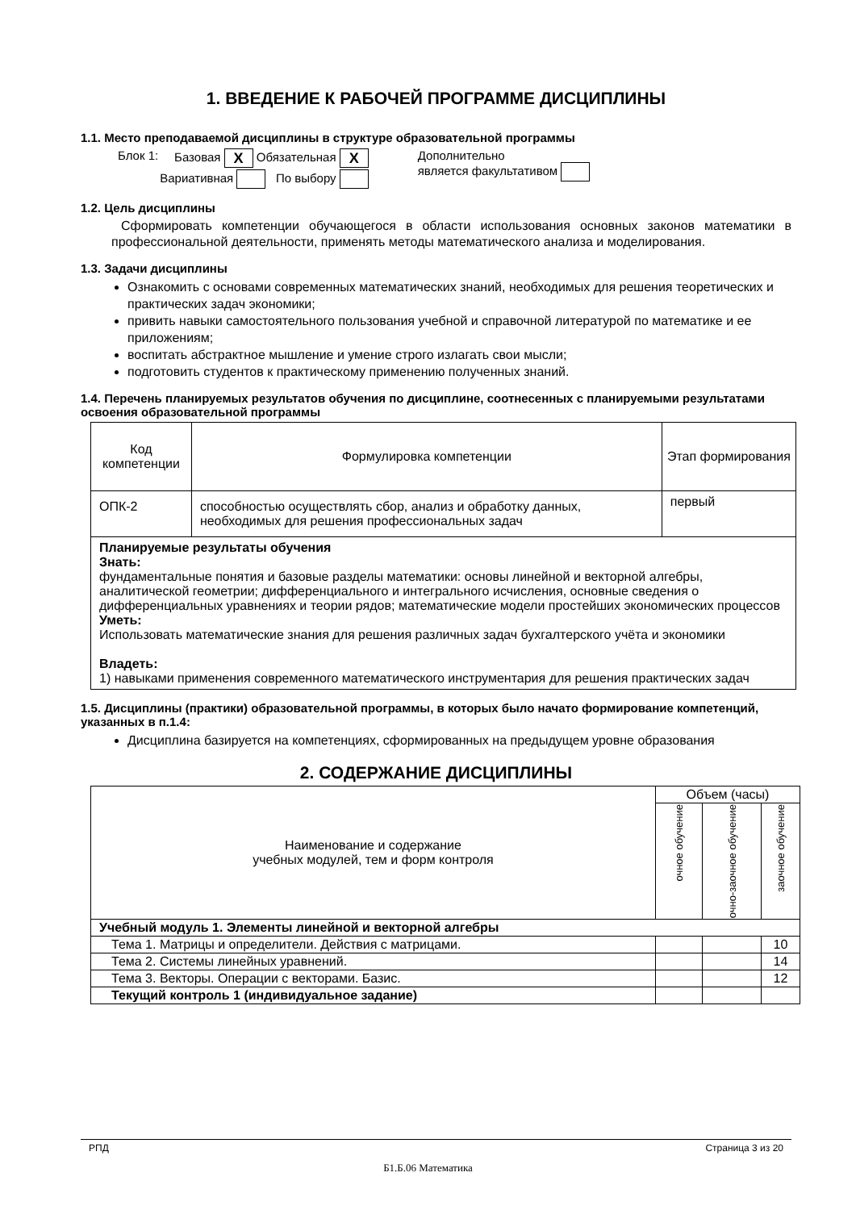1. ВВЕДЕНИЕ К РАБОЧЕЙ ПРОГРАММЕ ДИСЦИПЛИНЫ
1.1. Место преподаваемой дисциплины в структуре образовательной программы
| Блок 1: | Базовая X Обязательная X | Дополнительно является факультативом |
| | Вариативная По выбору | |
1.2. Цель дисциплины
Сформировать компетенции обучающегося в области использования основных законов математики в профессиональной деятельности, применять методы математического анализа и моделирования.
1.3. Задачи дисциплины
Ознакомить с основами современных математических знаний, необходимых для решения теоретических и практических задач экономики;
привить навыки самостоятельного пользования учебной и справочной литературой по математике и ее приложениям;
воспитать абстрактное мышление и умение строго излагать свои мысли;
подготовить студентов к практическому применению полученных знаний.
1.4. Перечень планируемых результатов обучения по дисциплине, соотнесенных с планируемыми результатами освоения образовательной программы
| Код компетенции | Формулировка компетенции | Этап формирования |
| --- | --- | --- |
| ОПК-2 | способностью осуществлять сбор, анализ и обработку данных, необходимых для решения профессиональных задач | первый |
| Планируемые результаты обучения Знать: фундаментальные понятия и базовые разделы математики: основы линейной и векторной алгебры, аналитической геометрии; дифференциального и интегрального исчисления, основные сведения о дифференциальных уравнениях и теории рядов; математические модели простейших экономических процессов Уметь: Использовать математические знания для решения различных задач бухгалтерского учёта и экономики Владеть: 1) навыками применения современного математического инструментария для решения практических задач | | |
1.5. Дисциплины (практики) образовательной программы, в которых было начато формирование компетенций, указанных в п.1.4:
Дисциплина базируется на компетенциях, сформированных на предыдущем уровне образования
2. СОДЕРЖАНИЕ ДИСЦИПЛИНЫ
| Наименование и содержание учебных модулей, тем и форм контроля | Объем (часы) | | |
| --- | --- | --- | --- |
| | очное обучение | очно-заочное обучение | заочное обучение |
| Учебный модуль 1. Элементы линейной и векторной алгебры | | | |
| Тема 1. Матрицы и определители. Действия с матрицами. | | | 10 |
| Тема 2. Системы линейных уравнений. | | | 14 |
| Тема 3. Векторы. Операции с векторами. Базис. | | | 12 |
| Текущий контроль 1 (индивидуальное задание) | | | |
РПД Страница 3 из 20
Б1.Б.06 Математика